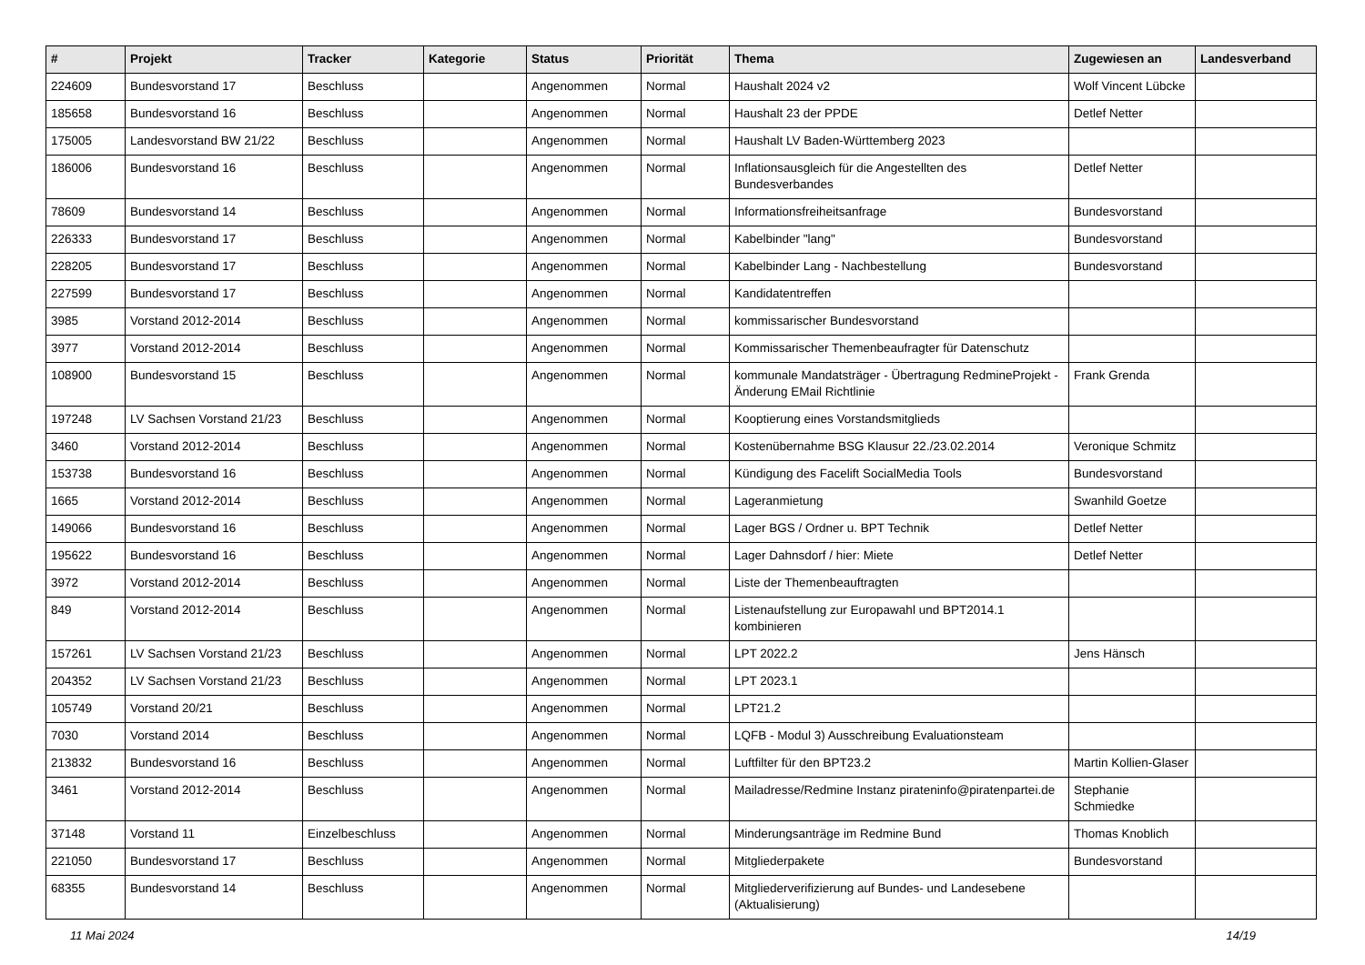| # | Projekt | Tracker | Kategorie | Status | Priorität | Thema | Zugewiesen an | Landesverband |
| --- | --- | --- | --- | --- | --- | --- | --- | --- |
| 224609 | Bundesvorstand 17 | Beschluss | | Angenommen | Normal | Haushalt 2024 v2 | Wolf Vincent Lübcke | |
| 185658 | Bundesvorstand 16 | Beschluss | | Angenommen | Normal | Haushalt 23 der PPDE | Detlef Netter | |
| 175005 | Landesvorstand BW 21/22 | Beschluss | | Angenommen | Normal | Haushalt LV Baden-Württemberg 2023 | | |
| 186006 | Bundesvorstand 16 | Beschluss | | Angenommen | Normal | Inflationsausgleich für die Angestellten des Bundesverbandes | Detlef Netter | |
| 78609 | Bundesvorstand 14 | Beschluss | | Angenommen | Normal | Informationsfreiheitsanfrage | Bundesvorstand | |
| 226333 | Bundesvorstand 17 | Beschluss | | Angenommen | Normal | Kabelbinder "lang" | Bundesvorstand | |
| 228205 | Bundesvorstand 17 | Beschluss | | Angenommen | Normal | Kabelbinder Lang - Nachbestellung | Bundesvorstand | |
| 227599 | Bundesvorstand 17 | Beschluss | | Angenommen | Normal | Kandidatentreffen | | |
| 3985 | Vorstand 2012-2014 | Beschluss | | Angenommen | Normal | kommissarischer Bundesvorstand | | |
| 3977 | Vorstand 2012-2014 | Beschluss | | Angenommen | Normal | Kommissarischer Themenbeaufragter für Datenschutz | | |
| 108900 | Bundesvorstand 15 | Beschluss | | Angenommen | Normal | kommunale Mandatsträger - Übertragung RedmineProjekt - Änderung EMail Richtlinie | Frank Grenda | |
| 197248 | LV Sachsen Vorstand 21/23 | Beschluss | | Angenommen | Normal | Kooptierung eines Vorstandsmitglieds | | |
| 3460 | Vorstand 2012-2014 | Beschluss | | Angenommen | Normal | Kostenübernahme BSG Klausur 22./23.02.2014 | Veronique Schmitz | |
| 153738 | Bundesvorstand 16 | Beschluss | | Angenommen | Normal | Kündigung des Facelift SocialMedia Tools | Bundesvorstand | |
| 1665 | Vorstand 2012-2014 | Beschluss | | Angenommen | Normal | Lageranmietung | Swanhild Goetze | |
| 149066 | Bundesvorstand 16 | Beschluss | | Angenommen | Normal | Lager BGS / Ordner u. BPT Technik | Detlef Netter | |
| 195622 | Bundesvorstand 16 | Beschluss | | Angenommen | Normal | Lager Dahnsdorf / hier: Miete | Detlef Netter | |
| 3972 | Vorstand 2012-2014 | Beschluss | | Angenommen | Normal | Liste der Themenbeauftragten | | |
| 849 | Vorstand 2012-2014 | Beschluss | | Angenommen | Normal | Listenaufstellung zur Europawahl und BPT2014.1 kombinieren | | |
| 157261 | LV Sachsen Vorstand 21/23 | Beschluss | | Angenommen | Normal | LPT 2022.2 | Jens Hänsch | |
| 204352 | LV Sachsen Vorstand 21/23 | Beschluss | | Angenommen | Normal | LPT 2023.1 | | |
| 105749 | Vorstand 20/21 | Beschluss | | Angenommen | Normal | LPT21.2 | | |
| 7030 | Vorstand 2014 | Beschluss | | Angenommen | Normal | LQFB - Modul 3) Ausschreibung Evaluationsteam | | |
| 213832 | Bundesvorstand 16 | Beschluss | | Angenommen | Normal | Luftfilter für den BPT23.2 | Martin Kollien-Glaser | |
| 3461 | Vorstand 2012-2014 | Beschluss | | Angenommen | Normal | Mailadresse/Redmine Instanz pirateninfo@piratenpartei.de | Stephanie Schmiedke | |
| 37148 | Vorstand 11 | Einzelbeschluss | | Angenommen | Normal | Minderungsanträge im Redmine Bund | Thomas Knoblich | |
| 221050 | Bundesvorstand 17 | Beschluss | | Angenommen | Normal | Mitgliederpakete | Bundesvorstand | |
| 68355 | Bundesvorstand 14 | Beschluss | | Angenommen | Normal | Mitgliederverifizierung auf Bundes- und Landesebene (Aktualisierung) | | |
11 Mai 2024 14/19